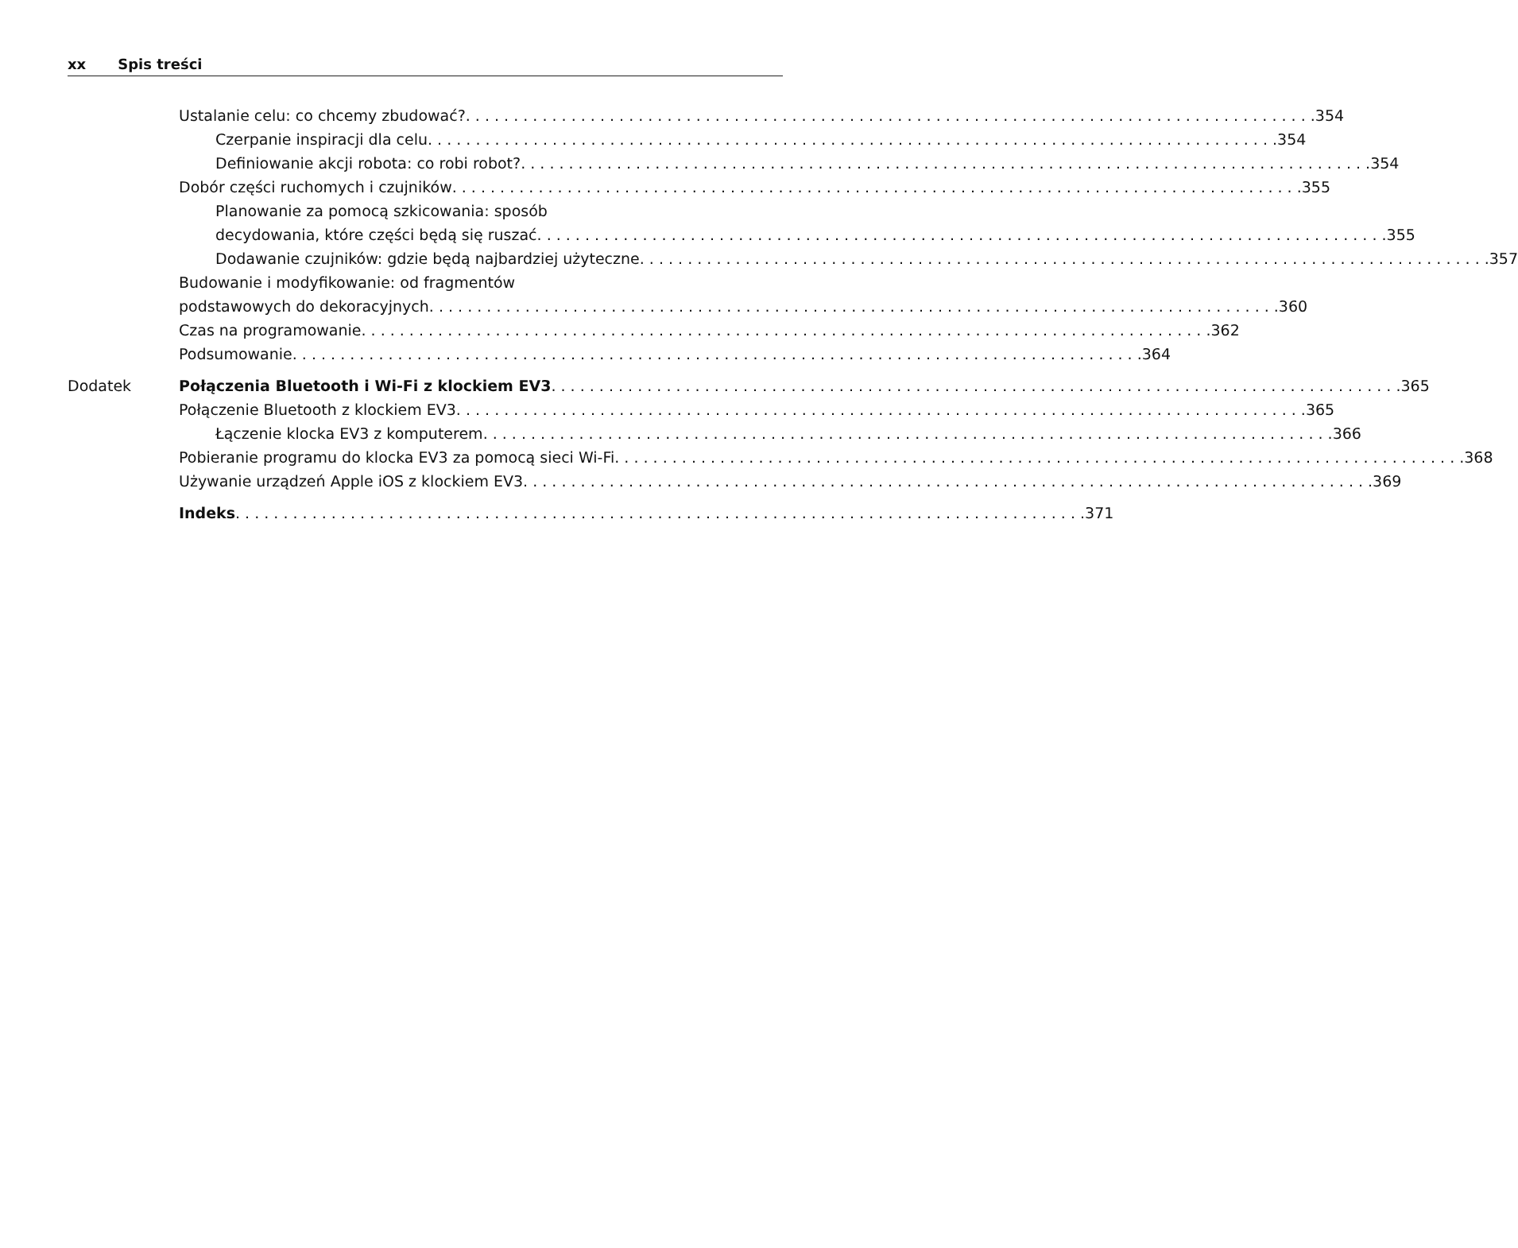xx Spis treści
Ustalanie celu: co chcemy zbudować? 354
Czerpanie inspiracji dla celu 354
Definiowanie akcji robota: co robi robot? 354
Dobór części ruchomych i czujników 355
Planowanie za pomocą szkicowania: sposób
decydowania, które części będą się ruszać 355
Dodawanie czujników: gdzie będą najbardziej użyteczne 357
Budowanie i modyfikowanie: od fragmentów
podstawowych do dekoracyjnych 360
Czas na programowanie 362
Podsumowanie 364
Dodatek Połączenia Bluetooth i Wi-Fi z klockiem EV3 365
Połączenie Bluetooth z klockiem EV3 365
Łączenie klocka EV3 z komputerem 366
Pobieranie programu do klocka EV3 za pomocą sieci Wi-Fi 368
Używanie urządzeń Apple iOS z klockiem EV3 369
Indeks 371